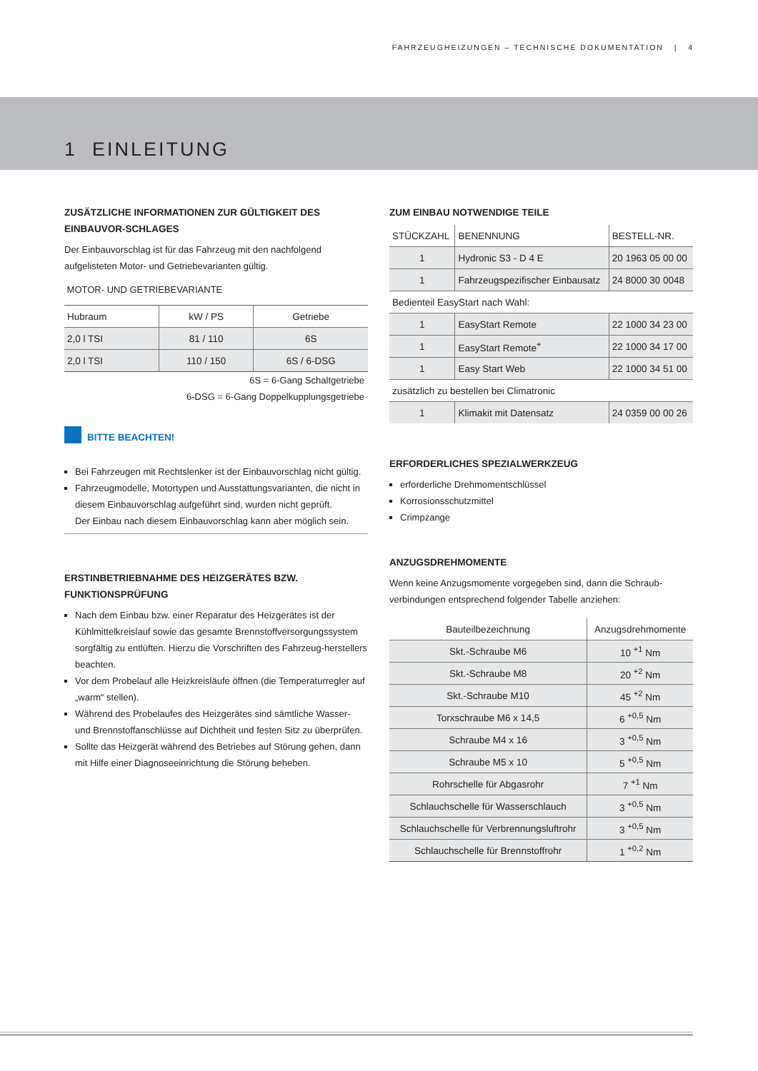FAHRZEUGHEIZUNGEN – TECHNISCHE DOKUMENTATION | 4
1 EINLEITUNG
ZUSÄTZLICHE INFORMATIONEN ZUR GÜLTIGKEIT DES EINBAUVOR-SCHLAGES
Der Einbauvorschlag ist für das Fahrzeug mit den nachfolgend aufgelisteten Motor- und Getriebevarianten gültig.
MOTOR- UND GETRIEBEVARIANTE
| Hubraum | kW / PS | Getriebe |
| --- | --- | --- |
| 2,0 l TSI | 81 / 110 | 6S |
| 2,0 l TSI | 110 / 150 | 6S / 6-DSG |
6S = 6-Gang Schaltgetriebe
6-DSG = 6-Gang Doppelkupplungsgetriebe
BITTE BEACHTEN!
Bei Fahrzeugen mit Rechtslenker ist der Einbauvorschlag nicht gültig.
Fahrzeugmodelle, Motortypen und Ausstattungsvarianten, die nicht in diesem Einbauvorschlag aufgeführt sind, wurden nicht geprüft.
Der Einbau nach diesem Einbauvorschlag kann aber möglich sein.
ERSTINBETRIEBNAHME DES HEIZGERÄTES BZW. FUNKTIONSPRÜFUNG
Nach dem Einbau bzw. einer Reparatur des Heizgerätes ist der Kühlmittelkreislauf sowie das gesamte Brennstoffversorgungssystem sorgfältig zu entlüften. Hierzu die Vorschriften des Fahrzeug-herstellers beachten.
Vor dem Probelauf alle Heizkreisläufe öffnen (die Temperaturregler auf „warm“ stellen).
Während des Probelaufes des Heizgerätes sind sämtliche Wasser- und Brennstoffanschlüsse auf Dichtheit und festen Sitz zu überprüfen.
Sollte das Heizgerät während des Betriebes auf Störung gehen, dann mit Hilfe einer Diagnoseeinrichtung die Störung beheben.
ZUM EINBAU NOTWENDIGE TEILE
| STÜCKZAHL | BENENNUNG | BESTELL-NR. |
| --- | --- | --- |
| 1 | Hydronic S3 - D 4 E | 20 1963 05 00 00 |
| 1 | Fahrzeugspezifischer Einbausatz | 24 8000 30 0048 |
| Bedienteil EasyStart nach Wahl: | | |
| 1 | EasyStart Remote | 22 1000 34 23 00 |
| 1 | EasyStart Remote<sup>+</sup> | 22 1000 34 17 00 |
| 1 | Easy Start Web | 22 1000 34 51 00 |
| zusätzlich zu bestellen bei Climatronic | | |
| 1 | Klimakit mit Datensatz | 24 0359 00 00 26 |
ERFORDERLICHES SPEZIALWERKZEUG
erforderliche Drehmomentschlüssel
Korrosionsschutzmittel
Crimpzange
ANZUGSDREHMOMENTE
Wenn keine Anzugsmomente vorgegeben sind, dann die Schraub-verbindungen entsprechend folgender Tabelle anziehen:
| Bauteilbezeichnung | Anzugsdrehmomente |
| --- | --- |
| Skt.-Schraube M6 | 10 <sup>+1</sup> Nm |
| Skt.-Schraube M8 | 20 <sup>+2</sup> Nm |
| Skt.-Schraube M10 | 45 <sup>+2</sup> Nm |
| Torxschraube M6 x 14,5 | 6 <sup>+0,5</sup> Nm |
| Schraube M4 x 16 | 3 <sup>+0,5</sup> Nm |
| Schraube M5 x 10 | 5 <sup>+0,5</sup> Nm |
| Rohrschelle für Abgasrohr | 7 <sup>+1</sup> Nm |
| Schlauchschelle für Wasserschlauch | 3 <sup>+0,5</sup> Nm |
| Schlauchschelle für Verbrennungsluftrohr | 3 <sup>+0,5</sup> Nm |
| Schlauchschelle für Brennstoffrohr | 1 <sup>+0,2</sup> Nm |